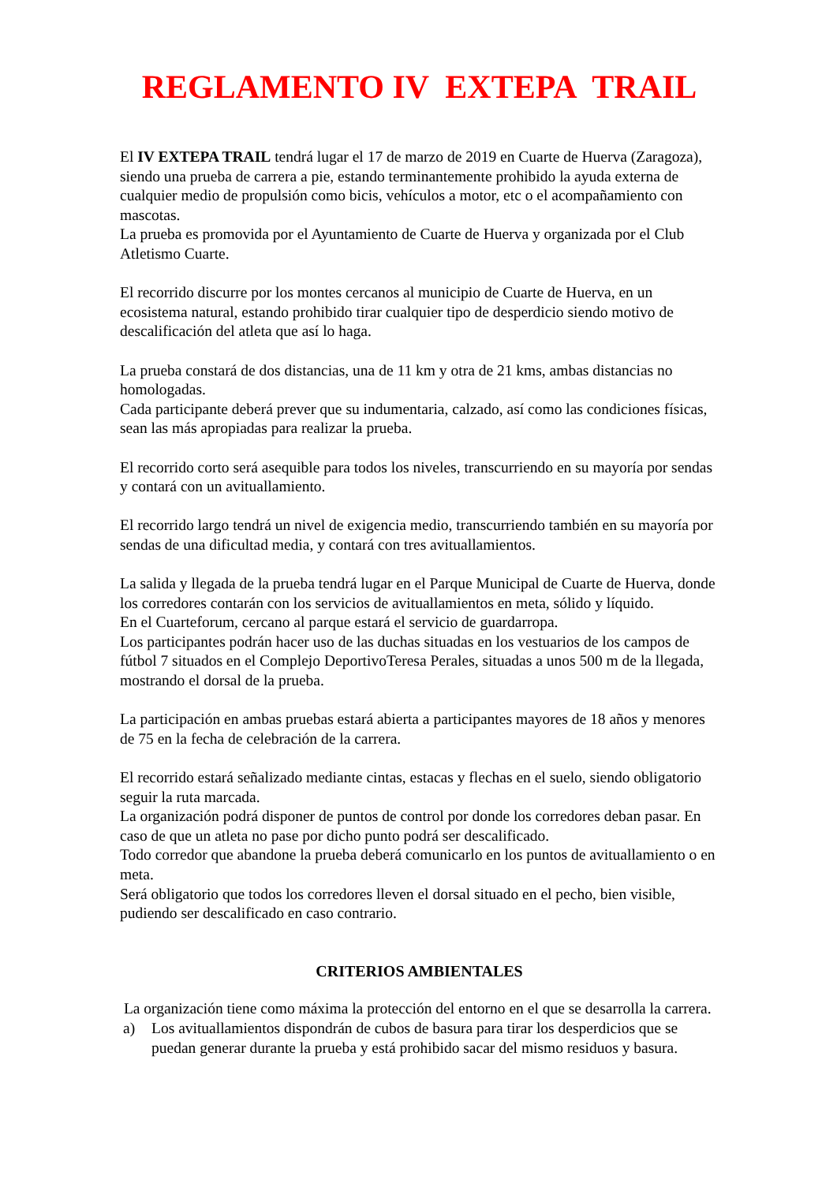REGLAMENTO IV EXTEPA TRAIL
El IV EXTEPA TRAIL tendrá lugar el 17 de marzo de 2019 en Cuarte de Huerva (Zaragoza), siendo una prueba de carrera a pie, estando terminantemente prohibido la ayuda externa de cualquier medio de propulsión como bicis, vehículos a motor, etc o el acompañamiento con mascotas.
La prueba es promovida por el Ayuntamiento de Cuarte de Huerva y organizada por el Club Atletismo Cuarte.
El recorrido discurre por los montes cercanos al municipio de Cuarte de Huerva, en un ecosistema natural, estando prohibido tirar cualquier tipo de desperdicio siendo motivo de descalificación del atleta que así lo haga.
La prueba constará de dos distancias, una de 11 km y otra de 21 kms, ambas distancias no homologadas.
Cada participante deberá prever que su indumentaria, calzado, así como las condiciones físicas, sean las más apropiadas para realizar la prueba.
El recorrido corto será asequible para todos los niveles, transcurriendo en su mayoría por sendas y contará con un avituallamiento.
El recorrido largo tendrá un nivel de exigencia medio, transcurriendo también en su mayoría por sendas de una dificultad media, y contará con tres avituallamientos.
La salida y llegada de la prueba tendrá lugar en el Parque Municipal de Cuarte de Huerva, donde los corredores contarán con los servicios de avituallamientos en meta, sólido y líquido.
En el Cuarteforum, cercano al parque estará el servicio de guardarropa.
Los participantes podrán hacer uso de las duchas situadas en los vestuarios de los campos de fútbol 7 situados en el Complejo DeportivoTeresa Perales, situadas a unos 500 m de la llegada, mostrando el dorsal de la prueba.
La participación en ambas pruebas estará abierta a participantes mayores de 18 años y menores de 75 en la fecha de celebración de la carrera.
El recorrido estará señalizado mediante cintas, estacas y flechas en el suelo, siendo obligatorio seguir la ruta marcada.
La organización podrá disponer de puntos de control por donde los corredores deban pasar. En caso de que un atleta no pase por dicho punto podrá ser descalificado.
Todo corredor que abandone la prueba deberá comunicarlo en los puntos de avituallamiento o en meta.
Será obligatorio que todos los corredores lleven el dorsal situado en el pecho, bien visible, pudiendo ser descalificado en caso contrario.
CRITERIOS AMBIENTALES
La organización tiene como máxima la protección del entorno en el que se desarrolla la carrera.
a) Los avituallamientos dispondrán de cubos de basura para tirar los desperdicios que se puedan generar durante la prueba y está prohibido sacar del mismo residuos y basura.